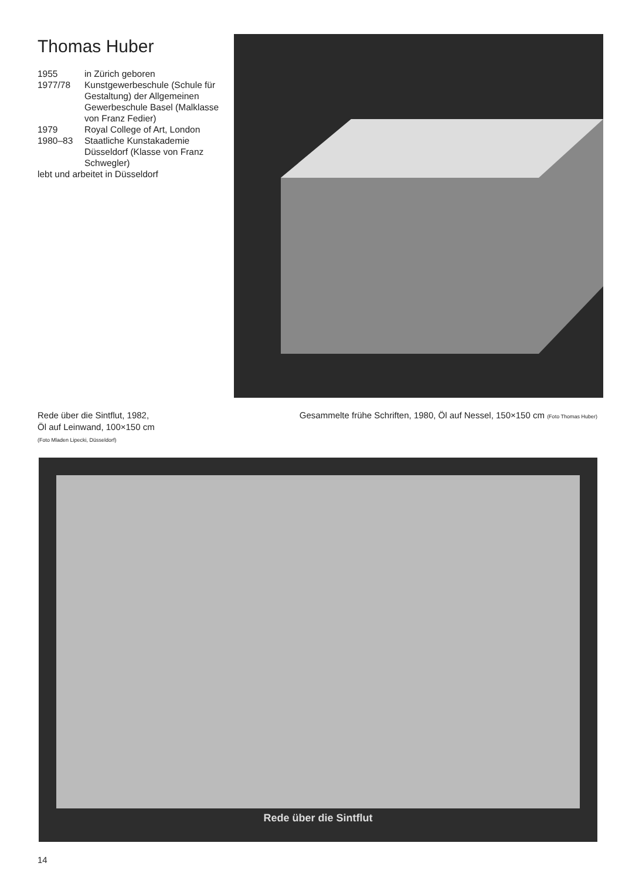Thomas Huber
1955 in Zürich geboren
1977/78 Kunstgewerbeschule (Schule für Gestaltung) der Allgemeinen Gewerbeschule Basel (Malklasse von Franz Fedier)
1979 Royal College of Art, London
1980–83 Staatliche Kunstakademie Düsseldorf (Klasse von Franz Schwegler)
lebt und arbeitet in Düsseldorf
Rede über die Sintflut, 1982,
Öl auf Leinwand, 100×150 cm
(Foto Mladen Lipecki, Düsseldorf)
Gesammelte frühe Schriften, 1980, Öl auf Nessel, 150×150 cm (Foto Thomas Huber)
Rede über die Sintflut
14